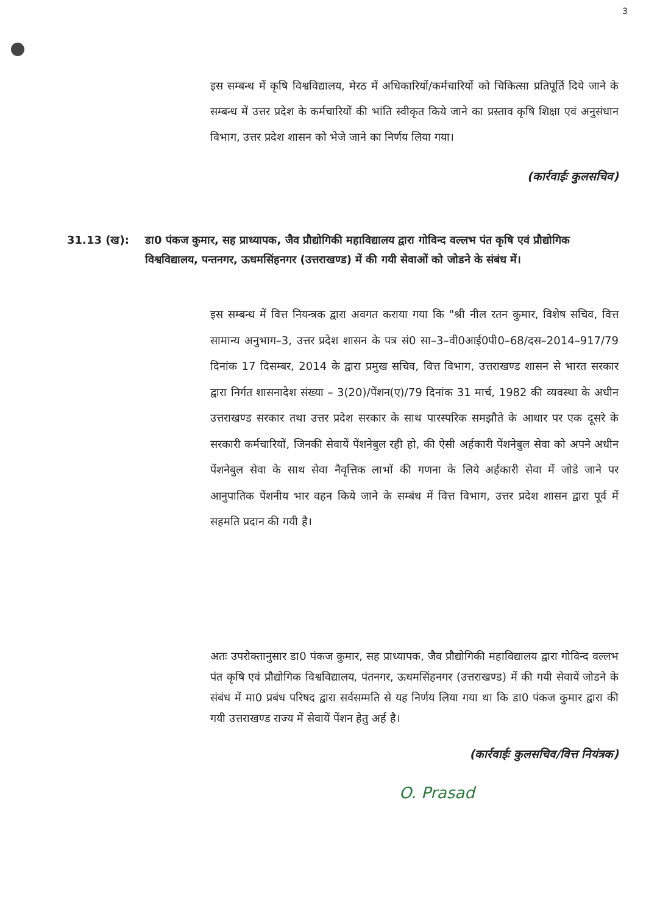3
इस सम्बन्ध में कृषि विश्वविद्यालय, मेरठ में अधिकारियों/कर्मचारियों को चिकित्सा प्रतिपूर्ति दिये जाने के सम्बन्ध में उत्तर प्रदेश के कर्मचारियों की भांति स्वीकृत किये जाने का प्रस्ताव कृषि शिक्षा एवं अनुसंधान विभाग, उत्तर प्रदेश शासन को भेजे जाने का निर्णय लिया गया।
(कार्रवाईः कुलसचिव)
31.13 (ख): डा0 पंकज कुमार, सह प्राध्यापक, जैव प्रौद्योगिकी महाविद्यालय द्वारा गोविन्द वल्लभ पंत कृषि एवं प्रौद्योगिक विश्वविद्यालय, पन्तनगर, ऊधमसिंहनगर (उत्तराखण्ड) में की गयी सेवाओं को जोडने के संबंध में।
इस सम्बन्ध में वित्त नियन्त्रक द्वारा अवगत कराया गया कि "श्री नील रतन कुमार, विशेष सचिव, वित्त सामान्य अनुभाग–3, उत्तर प्रदेश शासन के पत्र सं0 सा–3–वी0आई0पी0–68/दस–2014–917/79 दिनांक 17 दिसम्बर, 2014 के द्वारा प्रमुख सचिव, वित्त विभाग, उत्तराखण्ड शासन से भारत सरकार द्वारा निर्गत शासनादेश संख्या – 3(20)/पेंशन(ए)/79 दिनांक 31 मार्च, 1982 की व्यवस्था के अधीन उत्तराखण्ड सरकार तथा उत्तर प्रदेश सरकार के साथ पारस्परिक समझौते के आधार पर एक दूसरे के सरकारी कर्मचारियों, जिनकी सेवायें पेंशनेबुल रही हो, की ऐसी अर्हकारी पेंशनेबुल सेवा को अपने अधीन पेंशनेबुल सेवा के साथ सेवा नैवृत्तिक लाभों की गणना के लिये अर्हकारी सेवा में जोडे जाने पर आनुपातिक पेंशनीय भार वहन किये जाने के सम्बंध में वित्त विभाग, उत्तर प्रदेश शासन द्वारा पूर्व में सहमति प्रदान की गयी है।
अतः उपरोक्तानुसार डा0 पंकज कुमार, सह प्राध्यापक, जैव प्रौद्योगिकी महाविद्यालय द्वारा गोविन्द वल्लभ पंत कृषि एवं प्रौद्योगिक विश्वविद्यालय, पंतनगर, ऊधमसिंहनगर (उत्तराखण्ड) में की गयी सेवायें जोडने के संबंध में मा0 प्रबंध परिषद द्वारा सर्वसम्मति से यह निर्णय लिया गया था कि डा0 पंकज कुमार द्वारा की गयी उत्तराखण्ड राज्य में सेवायें पेंशन हेतु अर्ह है।
(कार्रवाईः कुलसचिव/वित्त नियंत्रक)
O. Prasad